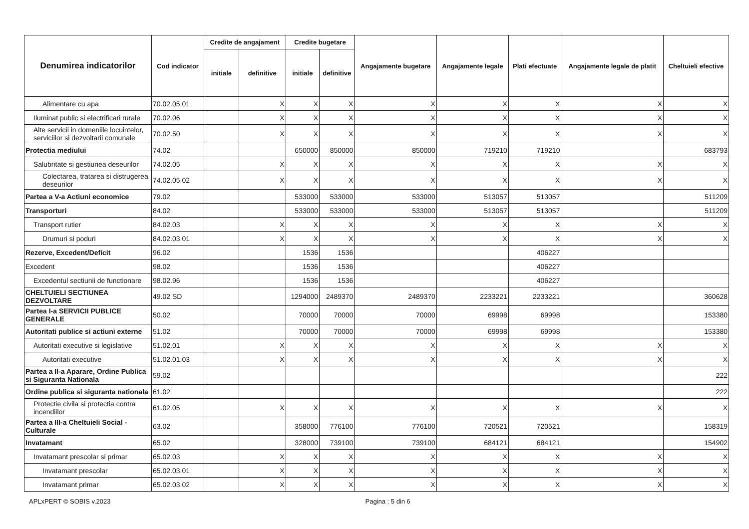| Denumirea indicatorilor | Cod indicator | Credite de angajament | | Credite bugetare | | Angajamente bugetare | Angajamente legale | Plati efectuate | Angajamente legale de platit | Cheltuieli efective |
| --- | --- | --- | --- | --- | --- | --- | --- | --- | --- | --- |
| | | initiale | definitive | initiale | definitive | | | | | |
| Alimentare cu apa | 70.02.05.01 | | X | X | X | X | X | X | X | X |
| Iluminat public si electrificari rurale | 70.02.06 | | X | X | X | X | X | X | X | X |
| Alte servicii in domeniile locuintelor, serviciilor si dezvoltarii comunale | 70.02.50 | | X | X | X | X | X | X | X | X |
| Protectia mediului | 74.02 | | | 650000 | 850000 | 850000 | 719210 | 719210 | | 683793 |
| Salubritate si gestiunea deseurilor | 74.02.05 | | X | X | X | X | X | X | X | X |
| Colectarea, tratarea si distrugerea deseurilor | 74.02.05.02 | | X | X | X | X | X | X | X | X |
| Partea a V-a Actiuni economice | 79.02 | | | 533000 | 533000 | 533000 | 513057 | 513057 | | 511209 |
| Transporturi | 84.02 | | | 533000 | 533000 | 533000 | 513057 | 513057 | | 511209 |
| Transport rutier | 84.02.03 | | X | X | X | X | X | X | X | X |
| Drumuri si poduri | 84.02.03.01 | | X | X | X | X | X | X | X | X |
| Rezerve, Excedent/Deficit | 96.02 | | | 1536 | 1536 | | | 406227 | | |
| Excedent | 98.02 | | | 1536 | 1536 | | | 406227 | | |
| Excedentul sectiunii de functionare | 98.02.96 | | | 1536 | 1536 | | | 406227 | | |
| CHELTUIELI SECTIUNEA DEZVOLTARE | 49.02 SD | | | 1294000 | 2489370 | 2489370 | 2233221 | 2233221 | | 360628 |
| Partea I-a SERVICII PUBLICE GENERALE | 50.02 | | | 70000 | 70000 | 70000 | 69998 | 69998 | | 153380 |
| Autoritati publice si actiuni externe | 51.02 | | | 70000 | 70000 | 70000 | 69998 | 69998 | | 153380 |
| Autoritati executive si legislative | 51.02.01 | | X | X | X | X | X | X | X | X |
| Autoritati executive | 51.02.01.03 | | X | X | X | X | X | X | X | X |
| Partea a II-a Aparare, Ordine Publica si Siguranta Nationala | 59.02 | | | | | | | | | 222 |
| Ordine publica si siguranta nationala | 61.02 | | | | | | | | | 222 |
| Protectie civila si protectia contra incendiilor | 61.02.05 | | X | X | X | X | X | X | X | X |
| Partea a III-a Cheltuieli Social - Culturale | 63.02 | | | 358000 | 776100 | 776100 | 720521 | 720521 | | 158319 |
| Invatamant | 65.02 | | | 328000 | 739100 | 739100 | 684121 | 684121 | | 154902 |
| Invatamant prescolar si primar | 65.02.03 | | X | X | X | X | X | X | X | X |
| Invatamant prescolar | 65.02.03.01 | | X | X | X | X | X | X | X | X |
| Invatamant primar | 65.02.03.02 | | X | X | X | X | X | X | X | X |
APLxPERT © SOBIS v.2023 Pagina : 5 din 6